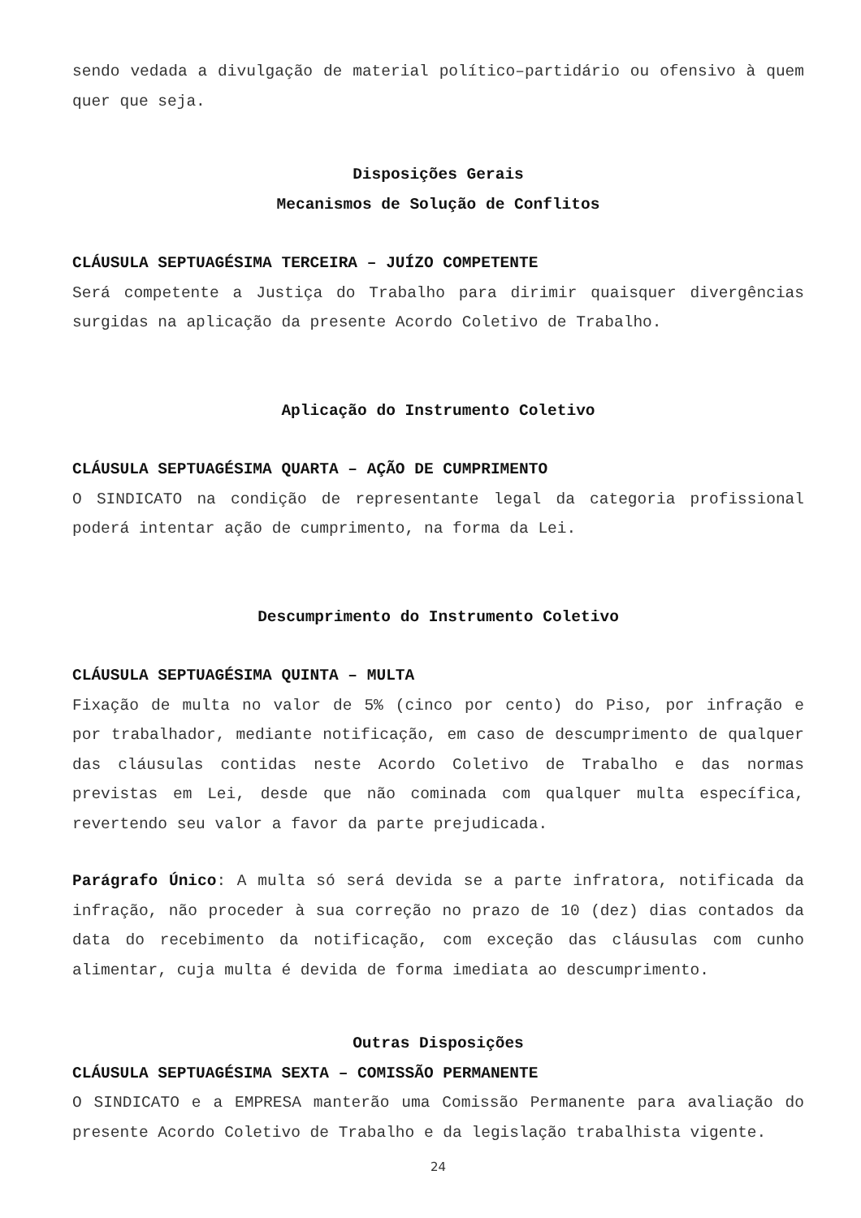sendo vedada a divulgação de material político–partidário ou ofensivo à quem quer que seja.
Disposições Gerais
Mecanismos de Solução de Conflitos
CLÁUSULA SEPTUAGÉSIMA TERCEIRA – JUÍZO COMPETENTE
Será competente a Justiça do Trabalho para dirimir quaisquer divergências surgidas na aplicação da presente Acordo Coletivo de Trabalho.
Aplicação do Instrumento Coletivo
CLÁUSULA SEPTUAGÉSIMA QUARTA – AÇÃO DE CUMPRIMENTO
O SINDICATO na condição de representante legal da categoria profissional poderá intentar ação de cumprimento, na forma da Lei.
Descumprimento do Instrumento Coletivo
CLÁUSULA SEPTUAGÉSIMA QUINTA – MULTA
Fixação de multa no valor de 5% (cinco por cento) do Piso, por infração e por trabalhador, mediante notificação, em caso de descumprimento de qualquer das cláusulas contidas neste Acordo Coletivo de Trabalho e das normas previstas em Lei, desde que não cominada com qualquer multa específica, revertendo seu valor a favor da parte prejudicada.
Parágrafo Único: A multa só será devida se a parte infratora, notificada da infração, não proceder à sua correção no prazo de 10 (dez) dias contados da data do recebimento da notificação, com exceção das cláusulas com cunho alimentar, cuja multa é devida de forma imediata ao descumprimento.
Outras Disposições
CLÁUSULA SEPTUAGÉSIMA SEXTA – COMISSÃO PERMANENTE
O SINDICATO e a EMPRESA manterão uma Comissão Permanente para avaliação do presente Acordo Coletivo de Trabalho e da legislação trabalhista vigente.
24